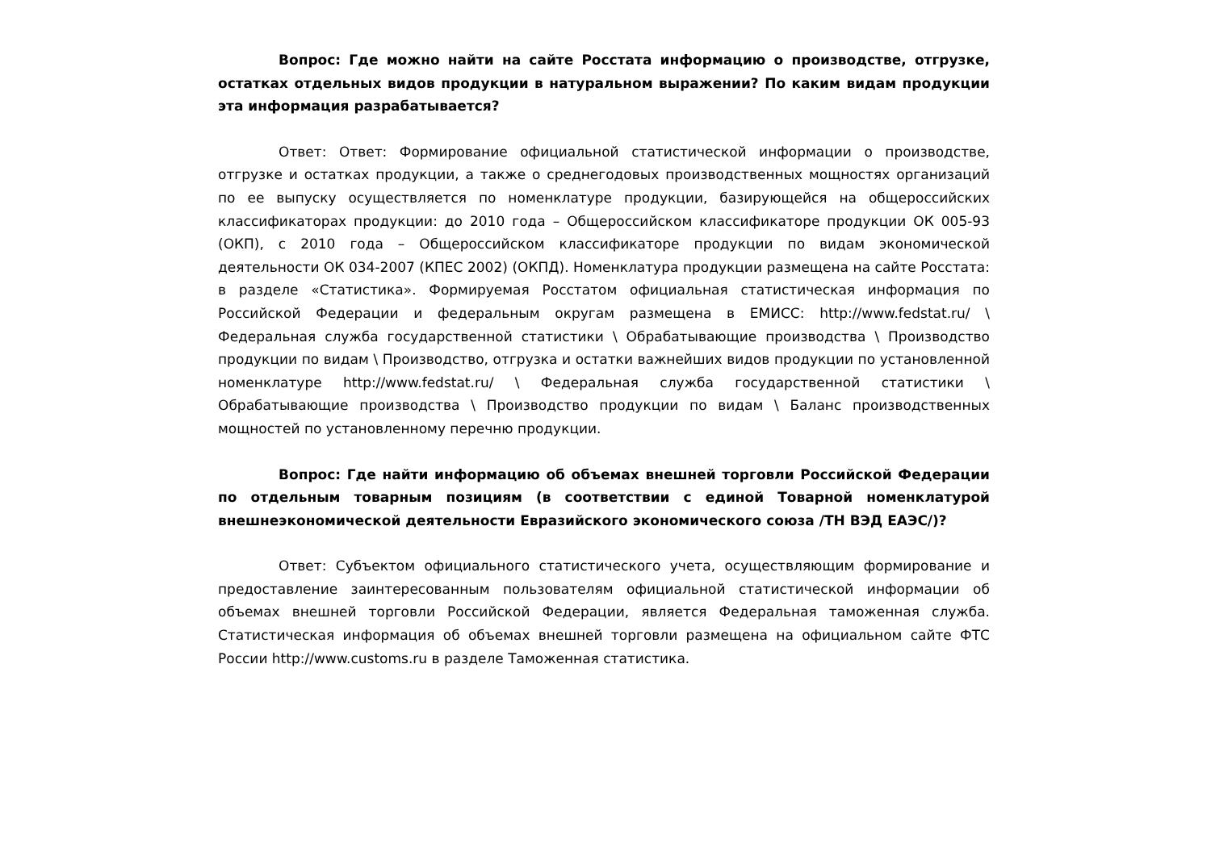Вопрос: Где можно найти на сайте Росстата информацию о производстве, отгрузке, остатках отдельных видов продукции в натуральном выражении? По каким видам продукции эта информация разрабатывается?
Ответ: Ответ: Формирование официальной статистической информации о производстве, отгрузке и остатках продукции, а также о среднегодовых производственных мощностях организаций по ее выпуску осуществляется по номенклатуре продукции, базирующейся на общероссийских классификаторах продукции: до 2010 года – Общероссийском классификаторе продукции ОК 005-93 (ОКП), с 2010 года – Общероссийском классификаторе продукции по видам экономической деятельности ОК 034-2007 (КПЕС 2002) (ОКПД). Номенклатура продукции размещена на сайте Росстата: в разделе «Статистика». Формируемая Росстатом официальная статистическая информация по Российской Федерации и федеральным округам размещена в ЕМИСС: http://www.fedstat.ru/ \ Федеральная служба государственной статистики \ Обрабатывающие производства \ Производство продукции по видам \ Производство, отгрузка и остатки важнейших видов продукции по установленной номенклатуре http://www.fedstat.ru/ \ Федеральная служба государственной статистики \ Обрабатывающие производства \ Производство продукции по видам \ Баланс производственных мощностей по установленному перечню продукции.
Вопрос: Где найти информацию об объемах внешней торговли Российской Федерации по отдельным товарным позициям (в соответствии с единой Товарной номенклатурой внешнеэкономической деятельности Евразийского экономического союза /ТН ВЭД ЕАЭС/)?
Ответ: Субъектом официального статистического учета, осуществляющим формирование и предоставление заинтересованным пользователям официальной статистической информации об объемах внешней торговли Российской Федерации, является Федеральная таможенная служба. Статистическая информация об объемах внешней торговли размещена на официальном сайте ФТС России http://www.customs.ru в разделе Таможенная статистика.